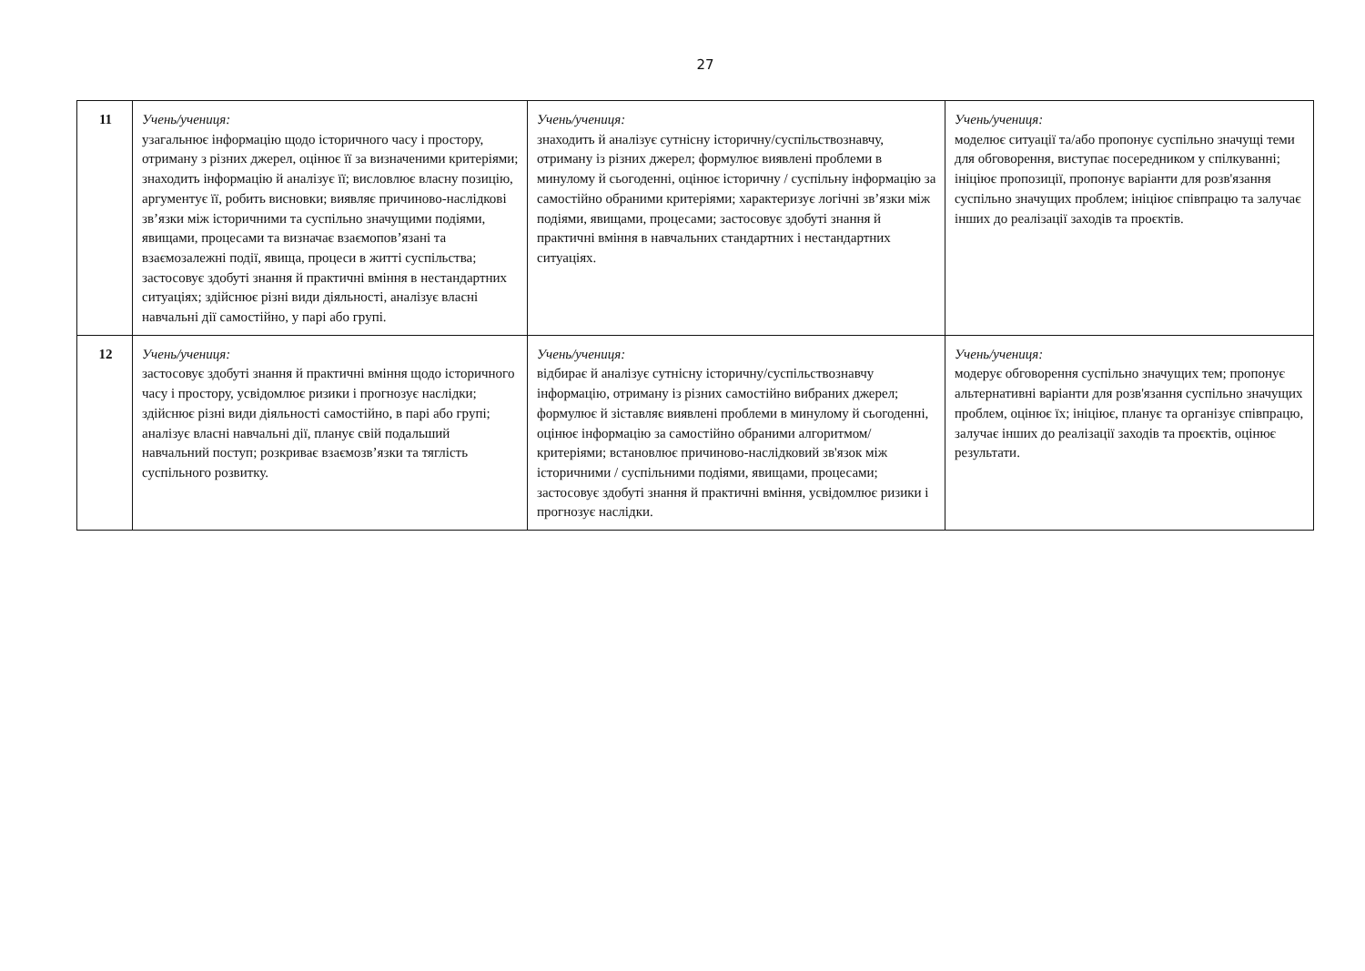27
| 11 | Учень/учениця: узагальнює інформацію щодо історичного часу і простору, отриману з різних джерел, оцінює її за визначеними критеріями; знаходить інформацію й аналізує її; висловлює власну позицію, аргументує її, робить висновки; виявляє причиново-наслідкові зв’язки між історичними та суспільно значущими подіями, явищами, процесами та визначає взаємопов’язані та взаємозалежні події, явища, процеси в житті суспільства; застосовує здобуті знання й практичні вміння в нестандартних ситуаціях; здійснює різні види діяльності, аналізує власні навчальні дії самостійно, у парі або групі. | Учень/учениця: знаходить й аналізує сутнісну історичну/суспільствознавчу, отриману із різних джерел; формулює виявлені проблеми в минулому й сьогоденні, оцінює історичну / суспільну інформацію за самостійно обраними критеріями; характеризує логічні зв’язки між подіями, явищами, процесами; застосовує здобуті знання й практичні вміння в навчальних стандартних і нестандартних ситуаціях. | Учень/учениця: моделює ситуації та/або пропонує суспільно значущі теми для обговорення, виступає посередником у спілкуванні; ініціює пропозиції, пропонує варіанти для розв'язання суспільно значущих проблем; ініціює співпрацю та залучає інших до реалізації заходів та проєктів. |
| 12 | Учень/учениця: застосовує здобуті знання й практичні вміння щодо історичного часу і простору, усвідомлює ризики і прогнозує наслідки; здійснює різні види діяльності самостійно, в парі або групі; аналізує власні навчальні дії, планує свій подальший навчальний поступ; розкриває взаємозв’язки та тяглість суспільного розвитку. | Учень/учениця: відбирає й аналізує сутнісну історичну/суспільствознавчу інформацію, отриману із різних самостійно вибраних джерел; формулює й зіставляє виявлені проблеми в минулому й сьогоденні, оцінює інформацію за самостійно обраними алгоритмом/критеріями; встановлює причиново-наслідковий зв'язок між історичними / суспільними подіями, явищами, процесами; застосовує здобуті знання й практичні вміння, усвідомлює ризики і прогнозує наслідки. | Учень/учениця: модерує обговорення суспільно значущих тем; пропонує альтернативні варіанти для розв'язання суспільно значущих проблем, оцінює їх; ініціює, планує та організує співпрацю, залучає інших до реалізації заходів та проєктів, оцінює результати. |